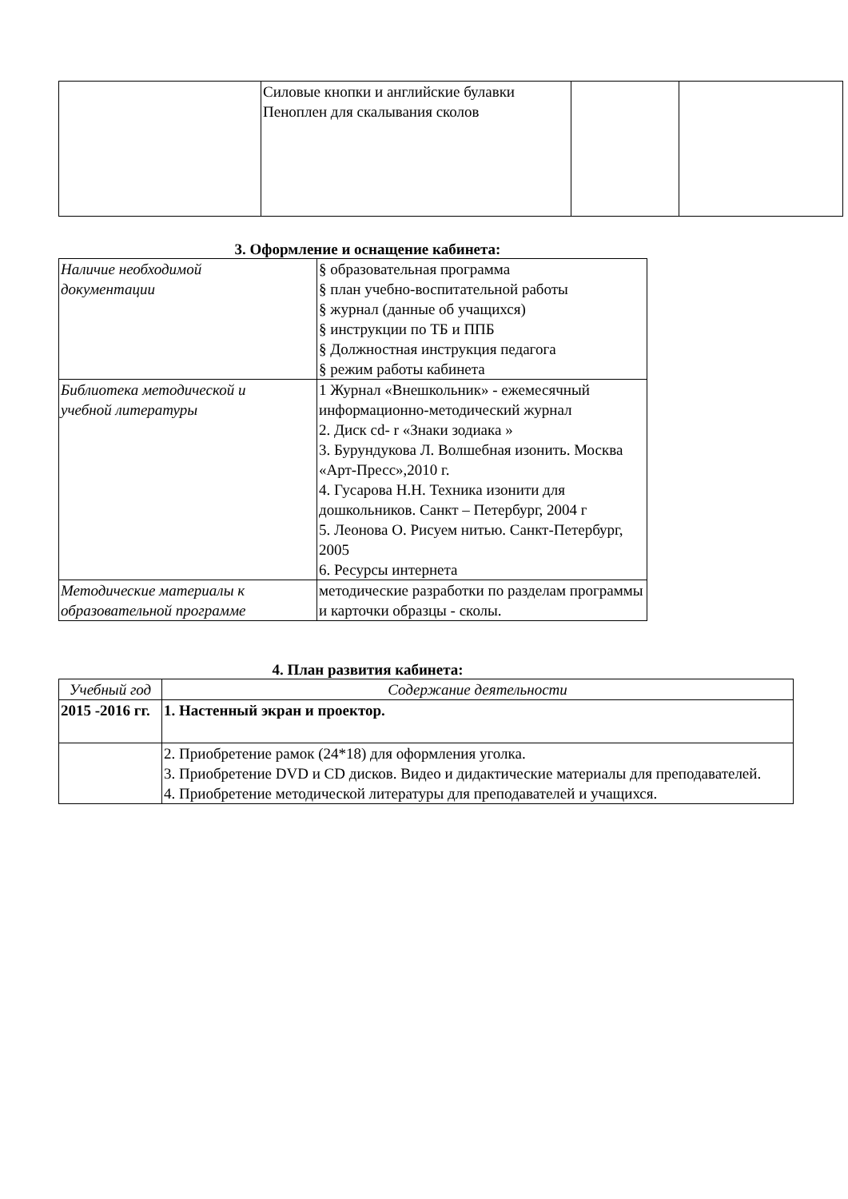| | Силовые кнопки и английские булавки Пеноплен для скалывания сколов | | |
3. Оформление и оснащение кабинета:
| Наличие необходимой документации | § образовательная программа § план учебно-воспитательной работы § журнал (данные об учащихся) § инструкции по ТБ и ППБ § Должностная инструкция педагога § режим работы кабинета |
| Библиотека методической и учебной литературы | 1 Журнал «Внешкольник» - ежемесячный информационно-методический журнал 2. Диск cd- r «Знаки зодиака » 3. Бурундукова Л. Волшебная изонить. Москва «Арт-Пресс»,2010 г. 4. Гусарова Н.Н. Техника изонити для дошкольников. Санкт – Петербург, 2004 г 5. Леонова О. Рисуем нитью. Санкт-Петербург, 2005 6. Ресурсы интернета |
| Методические материалы к образовательной программе | методические разработки по разделам программы и карточки образцы - сколы. |
4. План развития кабинета:
| Учебный год | Содержание деятельности |
| --- | --- |
| 2015 -2016 гг. | 1. Настенный экран и проектор. |
| | 2. Приобретение рамок (24*18) для оформления уголка. 3. Приобретение DVD и CD дисков. Видео и дидактические материалы для преподавателей. 4. Приобретение методической литературы для преподавателей и учащихся. |